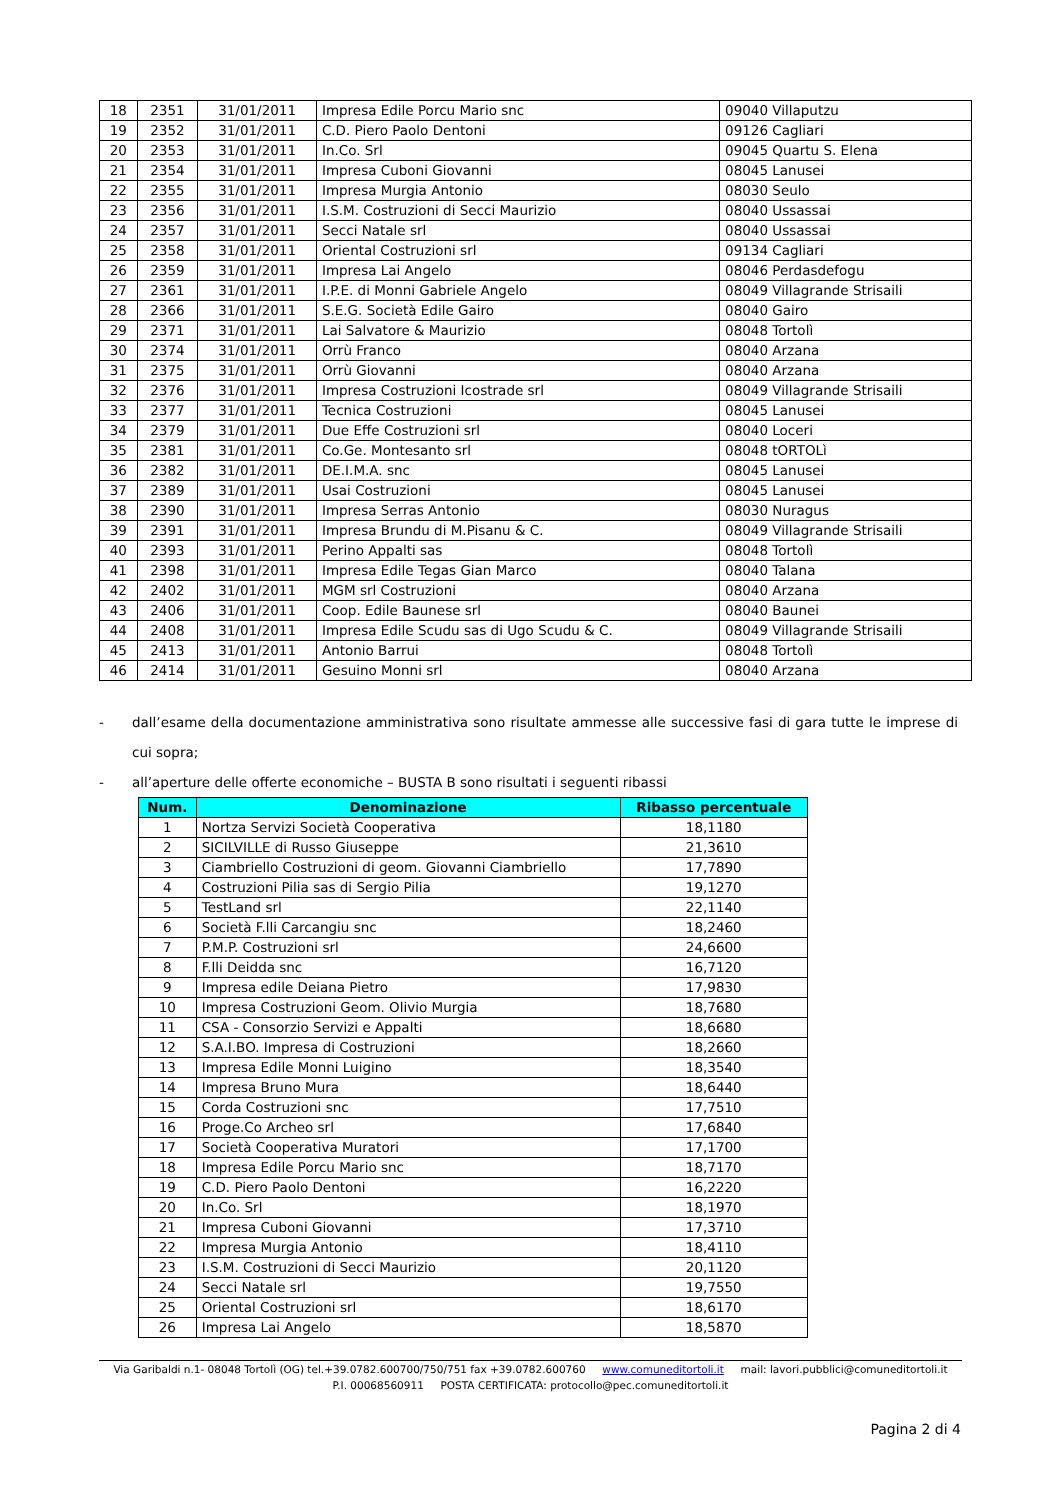| 18 | 2351 | 31/01/2011 | Impresa Edile Porcu Mario snc | 09040 Villaputzu |
| 19 | 2352 | 31/01/2011 | C.D. Piero Paolo Dentoni | 09126 Cagliari |
| 20 | 2353 | 31/01/2011 | In.Co. Srl | 09045 Quartu S. Elena |
| 21 | 2354 | 31/01/2011 | Impresa Cuboni Giovanni | 08045 Lanusei |
| 22 | 2355 | 31/01/2011 | Impresa Murgia Antonio | 08030 Seulo |
| 23 | 2356 | 31/01/2011 | I.S.M. Costruzioni di Secci Maurizio | 08040 Ussassai |
| 24 | 2357 | 31/01/2011 | Secci Natale srl | 08040 Ussassai |
| 25 | 2358 | 31/01/2011 | Oriental Costruzioni srl | 09134 Cagliari |
| 26 | 2359 | 31/01/2011 | Impresa Lai Angelo | 08046 Perdasdefogu |
| 27 | 2361 | 31/01/2011 | I.P.E. di Monni Gabriele Angelo | 08049 Villagrande Strisaili |
| 28 | 2366 | 31/01/2011 | S.E.G. Società Edile Gairo | 08040 Gairo |
| 29 | 2371 | 31/01/2011 | Lai Salvatore & Maurizio | 08048 Tortolì |
| 30 | 2374 | 31/01/2011 | Orrù Franco | 08040 Arzana |
| 31 | 2375 | 31/01/2011 | Orrù Giovanni | 08040 Arzana |
| 32 | 2376 | 31/01/2011 | Impresa Costruzioni Icostrade srl | 08049 Villagrande Strisaili |
| 33 | 2377 | 31/01/2011 | Tecnica Costruzioni | 08045 Lanusei |
| 34 | 2379 | 31/01/2011 | Due Effe Costruzioni srl | 08040 Loceri |
| 35 | 2381 | 31/01/2011 | Co.Ge. Montesanto srl | 08048 tORTOLì |
| 36 | 2382 | 31/01/2011 | DE.I.M.A. snc | 08045 Lanusei |
| 37 | 2389 | 31/01/2011 | Usai Costruzioni | 08045 Lanusei |
| 38 | 2390 | 31/01/2011 | Impresa Serras Antonio | 08030 Nuragus |
| 39 | 2391 | 31/01/2011 | Impresa Brundu di M.Pisanu & C. | 08049 Villagrande Strisaili |
| 40 | 2393 | 31/01/2011 | Perino Appalti sas | 08048 Tortolì |
| 41 | 2398 | 31/01/2011 | Impresa Edile Tegas Gian Marco | 08040 Talana |
| 42 | 2402 | 31/01/2011 | MGM srl Costruzioni | 08040 Arzana |
| 43 | 2406 | 31/01/2011 | Coop. Edile Baunese srl | 08040 Baunei |
| 44 | 2408 | 31/01/2011 | Impresa Edile Scudu sas di Ugo Scudu & C. | 08049 Villagrande Strisaili |
| 45 | 2413 | 31/01/2011 | Antonio Barrui | 08048 Tortolì |
| 46 | 2414 | 31/01/2011 | Gesuino Monni srl | 08040 Arzana |
- dall’esame della documentazione amministrativa sono risultate ammesse alle successive fasi di gara tutte le imprese di cui sopra;
- all’aperture delle offerte economiche – BUSTA B sono risultati i seguenti ribassi
| Num. | Denominazione | Ribasso percentuale |
| --- | --- | --- |
| 1 | Nortza Servizi Società Cooperativa | 18,1180 |
| 2 | SICILVILLE di Russo Giuseppe | 21,3610 |
| 3 | Ciambriello Costruzioni di geom. Giovanni Ciambriello | 17,7890 |
| 4 | Costruzioni Pilia sas di Sergio Pilia | 19,1270 |
| 5 | TestLand srl | 22,1140 |
| 6 | Società F.lli Carcangiu snc | 18,2460 |
| 7 | P.M.P. Costruzioni srl | 24,6600 |
| 8 | F.lli Deidda snc | 16,7120 |
| 9 | Impresa edile Deiana Pietro | 17,9830 |
| 10 | Impresa Costruzioni Geom. Olivio Murgia | 18,7680 |
| 11 | CSA - Consorzio Servizi e Appalti | 18,6680 |
| 12 | S.A.I.BO. Impresa di Costruzioni | 18,2660 |
| 13 | Impresa Edile Monni Luigino | 18,3540 |
| 14 | Impresa Bruno Mura | 18,6440 |
| 15 | Corda Costruzioni snc | 17,7510 |
| 16 | Proge.Co Archeo srl | 17,6840 |
| 17 | Società Cooperativa Muratori | 17,1700 |
| 18 | Impresa Edile Porcu Mario snc | 18,7170 |
| 19 | C.D. Piero Paolo Dentoni | 16,2220 |
| 20 | In.Co. Srl | 18,1970 |
| 21 | Impresa Cuboni Giovanni | 17,3710 |
| 22 | Impresa Murgia Antonio | 18,4110 |
| 23 | I.S.M. Costruzioni di Secci Maurizio | 20,1120 |
| 24 | Secci Natale srl | 19,7550 |
| 25 | Oriental Costruzioni srl | 18,6170 |
| 26 | Impresa Lai Angelo | 18,5870 |
Via Garibaldi n.1- 08048 Tortolì (OG) tel.+39.0782.600700/750/751 fax +39.0782.600760 www.comuneditortoli.it mail: lavori.pubblici@comuneditortoli.it
P.I. 00068560911 POSTA CERTIFICATA: protocollo@pec.comuneditortoli.it
Pagina 2 di 4